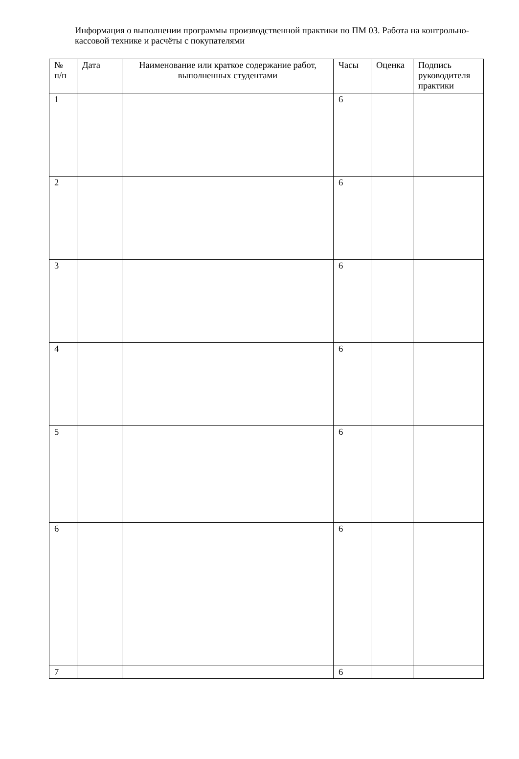Информация о выполнении программы производственной практики по ПМ 03. Работа на контрольно-кассовой технике и расчёты с покупателями
| № п/п | Дата | Наименование или краткое содержание работ, выполненных студентами | Часы | Оценка | Подпись руководителя практики |
| 1 | | | 6 | | |
| 2 | | | 6 | | |
| 3 | | | 6 | | |
| 4 | | | 6 | | |
| 5 | | | 6 | | |
| 6 | | | 6 | | |
| 7 | | | 6 | | |